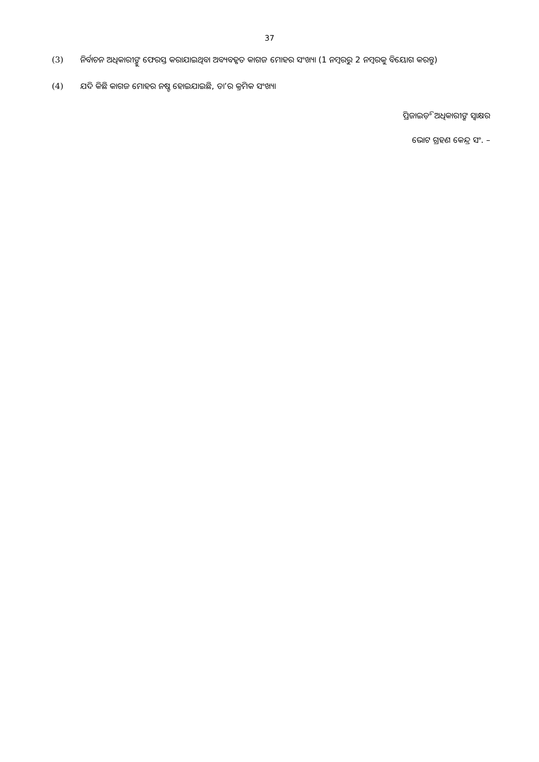37
(3) ନିର୍ବାଚନ ଅଧିକାରୀଙ୍କୁ ଫେରସ୍ତ କରାଯାଇଥିବା ଅବ୍ୟବହୃତ କାଗଜ ମୋହର ସଂଖ୍ୟା (1 ନମ୍ବରରୁ 2 ନମ୍ବରକୁ ବିୟୋଗ କରନ୍ତୁ)
(4) ଯଦି କିଛି କାଗଜ ମୋହର ନଷ୍ଟ ହୋଇଯାଇଛି, ତା’ର କ୍ରମିକ ସଂଖ୍ୟା
ପ୍ରିଜାଇଡ଼ିଂ ଅଧିକାରୀଙ୍କ ସ୍ୱାକ୍ଷର
ଭୋଟ ଗ୍ରହଣ କେନ୍ଦ୍ର ସଂ. –